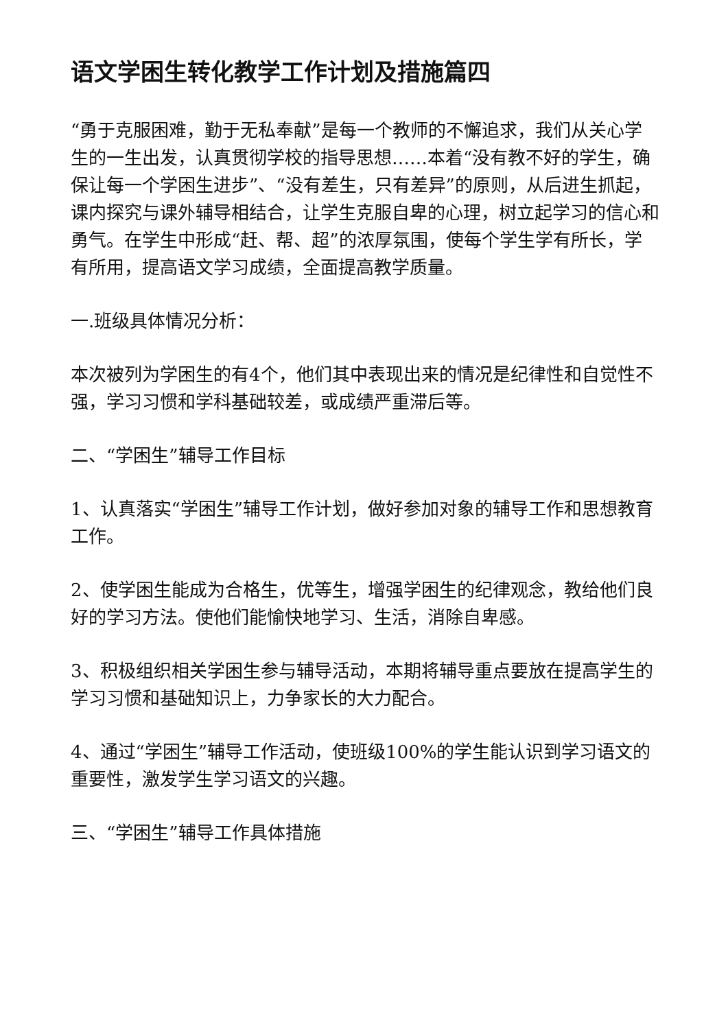语文学困生转化教学工作计划及措施篇四
“勇于克服困难，勤于无私奉献”是每一个教师的不懈追求，我们从关心学生的一生出发，认真贯彻学校的指导思想……本着“没有教不好的学生，确保让每一个学困生进步”、“没有差生，只有差异”的原则，从后进生抓起，课内探究与课外辅导相结合，让学生克服自卑的心理，树立起学习的信心和勇气。在学生中形成“赶、帮、超”的浓厚氛围，使每个学生学有所长，学有所用，提高语文学习成绩，全面提高教学质量。
一.班级具体情况分析：
本次被列为学困生的有4个，他们其中表现出来的情况是纪律性和自觉性不强，学习习惯和学科基础较差，或成绩严重滞后等。
二、“学困生”辅导工作目标
1、认真落实“学困生”辅导工作计划，做好参加对象的辅导工作和思想教育工作。
2、使学困生能成为合格生，优等生，增强学困生的纪律观念，教给他们良好的学习方法。使他们能愉快地学习、生活，消除自卑感。
3、积极组织相关学困生参与辅导活动，本期将辅导重点要放在提高学生的学习习惯和基础知识上，力争家长的大力配合。
4、通过“学困生”辅导工作活动，使班级100%的学生能认识到学习语文的重要性，激发学生学习语文的兴趣。
三、“学困生”辅导工作具体措施